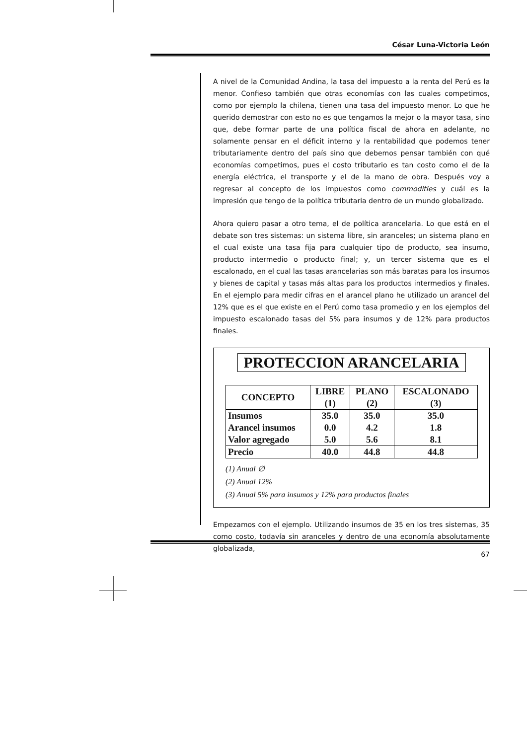César Luna-Victoria León
A nivel de la Comunidad Andina, la tasa del impuesto a la renta del Perú es la menor. Confieso también que otras economías con las cuales competimos, como por ejemplo la chilena, tienen una tasa del impuesto menor. Lo que he querido demostrar con esto no es que tengamos la mejor o la mayor tasa, sino que, debe formar parte de una política fiscal de ahora en adelante, no solamente pensar en el déficit interno y la rentabilidad que podemos tener tributariamente dentro del país sino que debemos pensar también con qué economías competimos, pues el costo tributario es tan costo como el de la energía eléctrica, el transporte y el de la mano de obra. Después voy a regresar al concepto de los impuestos como commodities y cuál es la impresión que tengo de la política tributaria dentro de un mundo globalizado.
Ahora quiero pasar a otro tema, el de política arancelaria. Lo que está en el debate son tres sistemas: un sistema libre, sin aranceles; un sistema plano en el cual existe una tasa fija para cualquier tipo de producto, sea insumo, producto intermedio o producto final; y, un tercer sistema que es el escalonado, en el cual las tasas arancelarias son más baratas para los insumos y bienes de capital y tasas más altas para los productos intermedios y finales. En el ejemplo para medir cifras en el arancel plano he utilizado un arancel del 12% que es el que existe en el Perú como tasa promedio y en los ejemplos del impuesto escalonado tasas del 5% para insumos y de 12% para productos finales.
PROTECCION ARANCELARIA
| CONCEPTO | LIBRE (1) | PLANO (2) | ESCALONADO (3) |
| --- | --- | --- | --- |
| Insumos | 35.0 | 35.0 | 35.0 |
| Arancel insumos | 0.0 | 4.2 | 1.8 |
| Valor agregado | 5.0 | 5.6 | 8.1 |
| Precio | 40.0 | 44.8 | 44.8 |
(1) Anual ∅
(2) Anual 12%
(3) Anual 5% para insumos y 12% para productos finales
Empezamos con el ejemplo. Utilizando insumos de 35 en los tres sistemas, 35 como costo, todavía sin aranceles y dentro de una economía absolutamente globalizada,
67